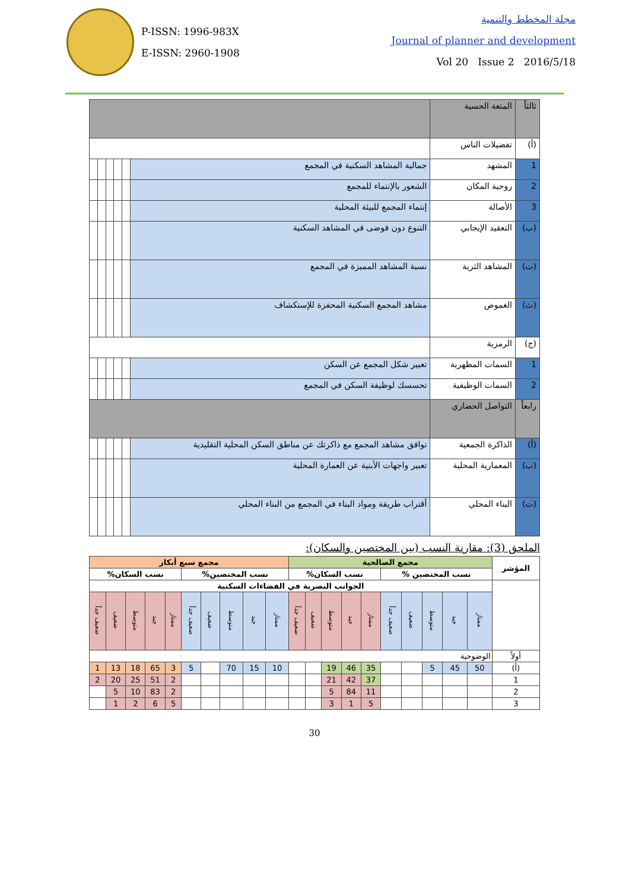P-ISSN: 1996-983X
E-ISSN: 2960-1908
مجلة المخطط والتنمية
Journal of planner and development
Vol 20 Issue 2 2016/5/18
| ثالثاً | المتعة الحسية | | | | | | |
| (أ) | تفضيلات الناس | | | | | | |
| 1 | المشهد | جمالية المشاهد السكنية في المجمع | | | | | |
| 2 | روحية المكان | الشعور بالإنتماء للمجمع | | | | | |
| 3 | الأصالة | إنتماء المجمع للبيئة المحلية | | | | | |
| (ب) | التعقيد الإيجابي | التنوع دون فوضى في المشاهد السكنية | | | | | |
| (ت) | المشاهد الثرية | نسبة المشاهد المميزة في المجمع | | | | | |
| (ث) | الغموض | مشاهد المجمع السكنية المحفزة للإستكشاف | | | | | |
| (ج) | الرمزية | | | | | | |
| 1 | السمات المظهرية | تعبير شكل المجمع عن السكن | | | | | |
| 2 | السمات الوظيفية | تحسسك لوظيفة السكن في المجمع | | | | | |
| رابعاً | التواصل الحضاري | | | | | | |
| (أ) | الذاكرة الجمعية | توافق مشاهد المجمع مع ذاكرتك عن مناطق السكن المحلية التقليدية | | | | | |
| (ب) | المعمارية المحلية | تعبير واجهات الأبنية عن العمارة المحلية | | | | | |
| (ت) | البناء المحلي | أقتراب طريقة ومواد البناء في المجمع من البناء المحلي | | | | | |
الملحق (3): مقارنة النسب (بين المختصين والسكان):
| المؤشر | مجمع الصالحية | | | | | | | | | | مجمع سبع أبكار | | | | | | | | | |
| --- | --- | --- | --- | --- | --- | --- | --- | --- | --- | --- | --- | --- | --- | --- | --- | --- | --- | --- | --- | --- |
| | نسب المختصين % | | | | | نسب السكان% | | | | | نسب المختصين% | | | | | نسب السكان% | | | | |
| | الجوانب البصرية في الفضاءات السكنية | | | | | | | | | | | | | | | | | | | |
| | ممتاز | جيد | متوسط | ضعيف | ضعيف جداً | ممتاز | جيد | متوسط | ضعيف | ضعيف جداً | ممتاز | جيد | متوسط | ضعيف | ضعيف جداً | ممتاز | جيد | متوسط | ضعيف | ضعيف جداً |
| أولاً | الوضوحية | | | | | | | | | | | | | | | | | | | |
| (أ) | 50 | 45 | 5 | | | 35 | 46 | 19 | | | 10 | 15 | 70 | | 5 | 3 | 65 | 18 | 13 | 1 |
| 1 | | | | | | 37 | 42 | 21 | | | | | | | | 2 | 51 | 25 | 20 | 2 |
| 2 | | | | | | 11 | 84 | 5 | | | | | | | | 2 | 83 | 10 | 5 | |
| 3 | | | | | | 5 | 1 | 3 | | | | | | | | 5 | 6 | 2 | 1 | |
30